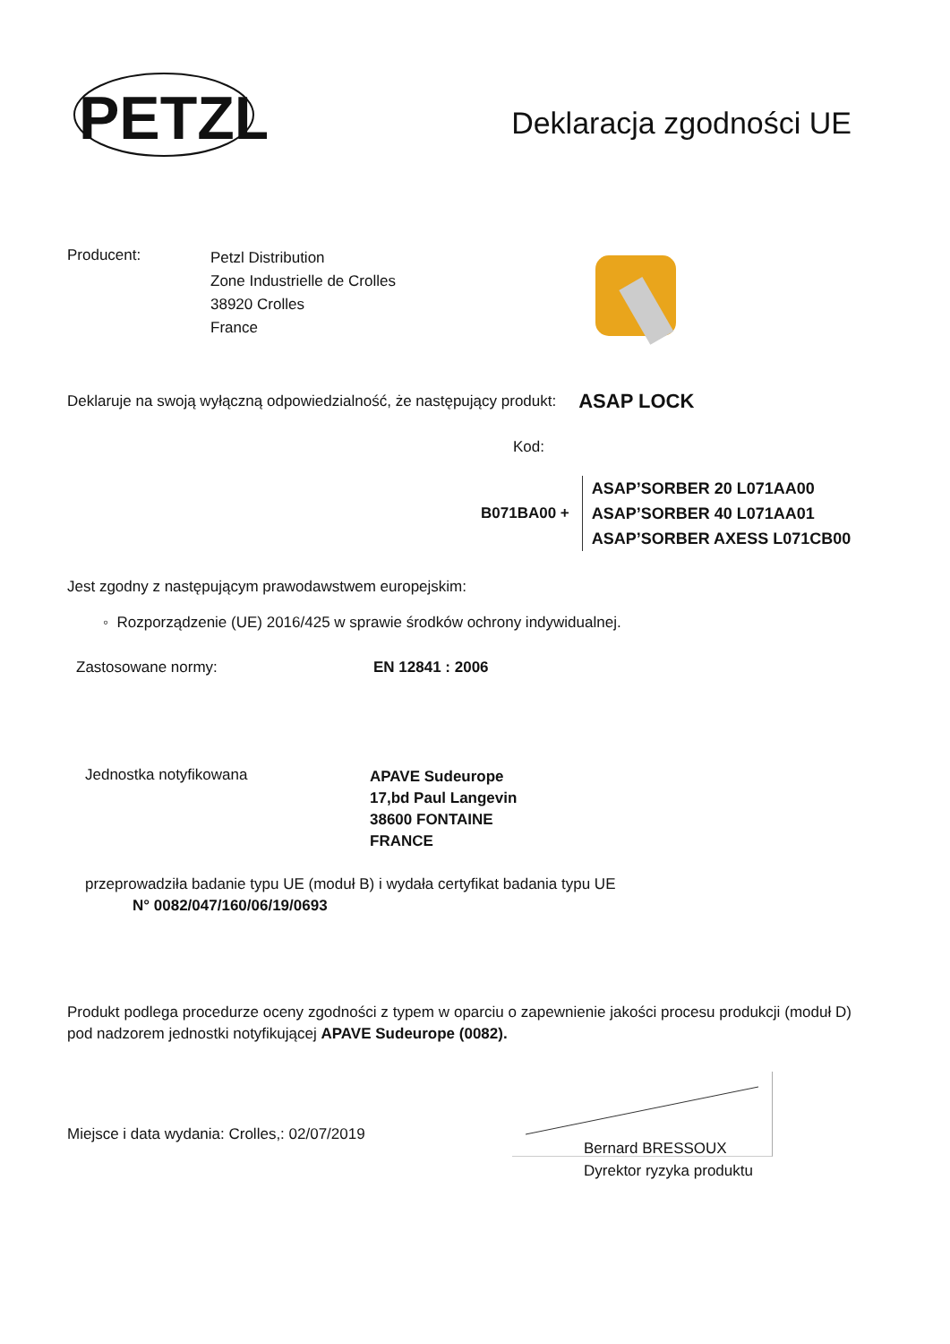PETZL
Deklaracja zgodności UE
Producent:
Petzl Distribution
Zone Industrielle de Crolles
38920 Crolles
France
Deklaruje na swoją wyłączną odpowiedzialność, że następujący produkt: ASAP LOCK
Kod:
B071BA00 +
ASAP’SORBER 20 L071AA00
ASAP’SORBER 40 L071AA01
ASAP’SORBER AXESS L071CB00
Jest zgodny z następującym prawodawstwem europejskim:
◦ Rozporządzenie (UE) 2016/425 w sprawie środków ochrony indywidualnej.
Zastosowane normy: EN 12841 : 2006
Jednostka notyfikowana
APAVE Sudeurope
17,bd Paul Langevin
38600 FONTAINE
FRANCE
przeprowadziła badanie typu UE (moduł B) i wydała certyfikat badania typu UE
N° 0082/047/160/06/19/0693
Produkt podlega procedurze oceny zgodności z typem w oparciu o zapewnienie jakości procesu produkcji (moduł D) pod nadzorem jednostki notyfikującej APAVE Sudeurope (0082).
Miejsce i data wydania: Crolles,: 02/07/2019
Bernard BRESSOUX
Dyrektor ryzyka produktu